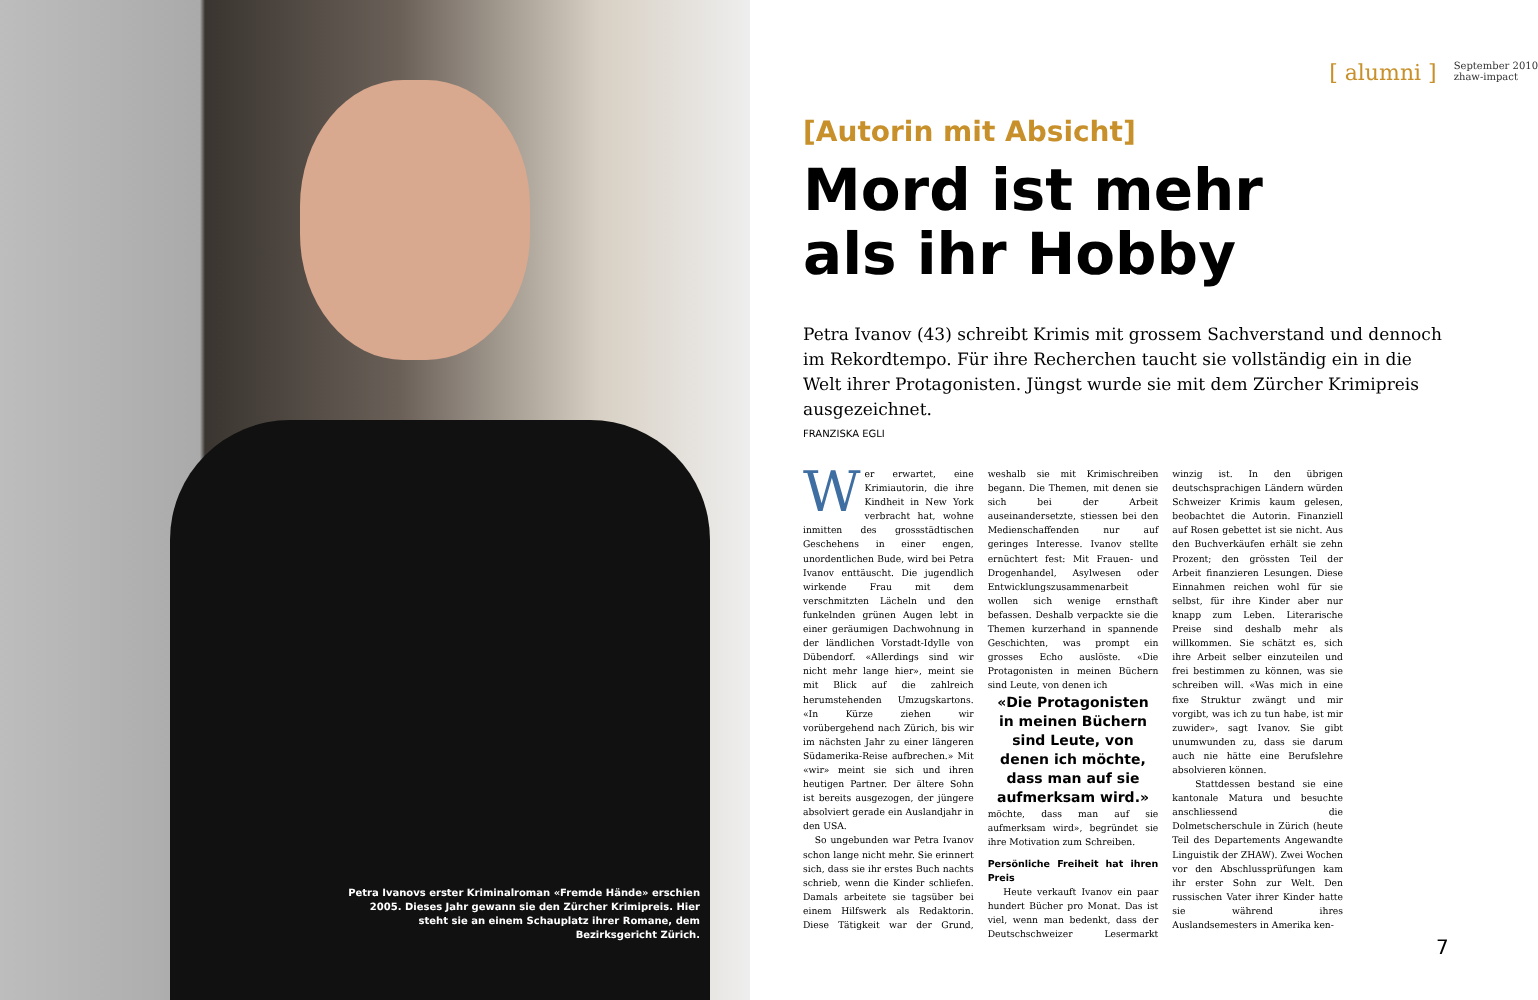Petra Ivanovs erster Kriminalroman «Fremde Hände» erschien 2005. Dieses Jahr gewann sie den Zürcher Krimipreis. Hier steht sie an einem Schauplatz ihrer Romane, dem Bezirksgericht Zürich.
[ alumni ] September 2010
zhaw-impact
[Autorin mit Absicht]
Mord ist mehr
als ihr Hobby
Petra Ivanov (43) schreibt Krimis mit grossem Sachverstand und dennoch im Rekordtempo. Für ihre Recherchen taucht sie vollständig ein in die Welt ihrer Protagonisten. Jüngst wurde sie mit dem Zürcher Krimipreis ausgezeichnet.
FRANZISKA EGLI
Wer erwartet, eine Krimiautorin, die ihre Kindheit in New York verbracht hat, wohne inmitten des grossstädtischen Geschehens in einer engen, unordentlichen Bude, wird bei Petra Ivanov enttäuscht. Die jugendlich wirkende Frau mit dem verschmitzten Lächeln und den funkelnden grünen Augen lebt in einer geräumigen Dachwohnung in der ländlichen Vorstadt-Idylle von Dübendorf. «Allerdings sind wir nicht mehr lange hier», meint sie mit Blick auf die zahlreich herumstehenden Umzugskartons. «In Kürze ziehen wir vorübergehend nach Zürich, bis wir im nächsten Jahr zu einer längeren Südamerika-Reise aufbrechen.» Mit «wir» meint sie sich und ihren heutigen Partner. Der ältere Sohn ist bereits ausgezogen, der jüngere absolviert gerade ein Auslandjahr in den USA.
So ungebunden war Petra Ivanov schon lange nicht mehr. Sie erinnert sich, dass sie ihr erstes Buch nachts schrieb, wenn die Kinder schliefen. Damals arbeitete sie tagsüber bei einem Hilfswerk als Redaktorin. Diese Tätigkeit war der Grund, weshalb sie mit Krimischreiben begann. Die Themen, mit denen sie sich bei der Arbeit auseinandersetzte, stiessen bei den Medienschaffenden nur auf geringes Interesse. Ivanov stellte ernüchtert fest: Mit Frauen- und Drogenhandel, Asylwesen oder Entwicklungszusammenarbeit wollen sich wenige ernsthaft befassen. Deshalb verpackte sie die Themen kurzerhand in spannende Geschichten, was prompt ein grosses Echo auslöste. «Die Protagonisten in meinen Büchern sind Leute, von denen ich
«Die Protagonisten in meinen Büchern sind Leute, von denen ich möchte, dass man auf sie aufmerksam wird.»
möchte, dass man auf sie aufmerksam wird», begründet sie ihre Motivation zum Schreiben.
Persönliche Freiheit hat ihren Preis
Heute verkauft Ivanov ein paar hundert Bücher pro Monat. Das ist viel, wenn man bedenkt, dass der Deutschschweizer Lesermarkt winzig ist. In den übrigen deutschsprachigen Ländern würden Schweizer Krimis kaum gelesen, beobachtet die Autorin. Finanziell auf Rosen gebettet ist sie nicht. Aus den Buchverkäufen erhält sie zehn Prozent; den grössten Teil der Arbeit finanzieren Lesungen. Diese Einnahmen reichen wohl für sie selbst, für ihre Kinder aber nur knapp zum Leben. Literarische Preise sind deshalb mehr als willkommen. Sie schätzt es, sich ihre Arbeit selber einzuteilen und frei bestimmen zu können, was sie schreiben will. «Was mich in eine fixe Struktur zwängt und mir vorgibt, was ich zu tun habe, ist mir zuwider», sagt Ivanov. Sie gibt unumwunden zu, dass sie darum auch nie hätte eine Berufslehre absolvieren können.
Stattdessen bestand sie eine kantonale Matura und besuchte anschliessend die Dolmetscherschule in Zürich (heute Teil des Departements Angewandte Linguistik der ZHAW). Zwei Wochen vor den Abschlussprüfungen kam ihr erster Sohn zur Welt. Den russischen Vater ihrer Kinder hatte sie während ihres Auslandsemesters in Amerika ken-
7